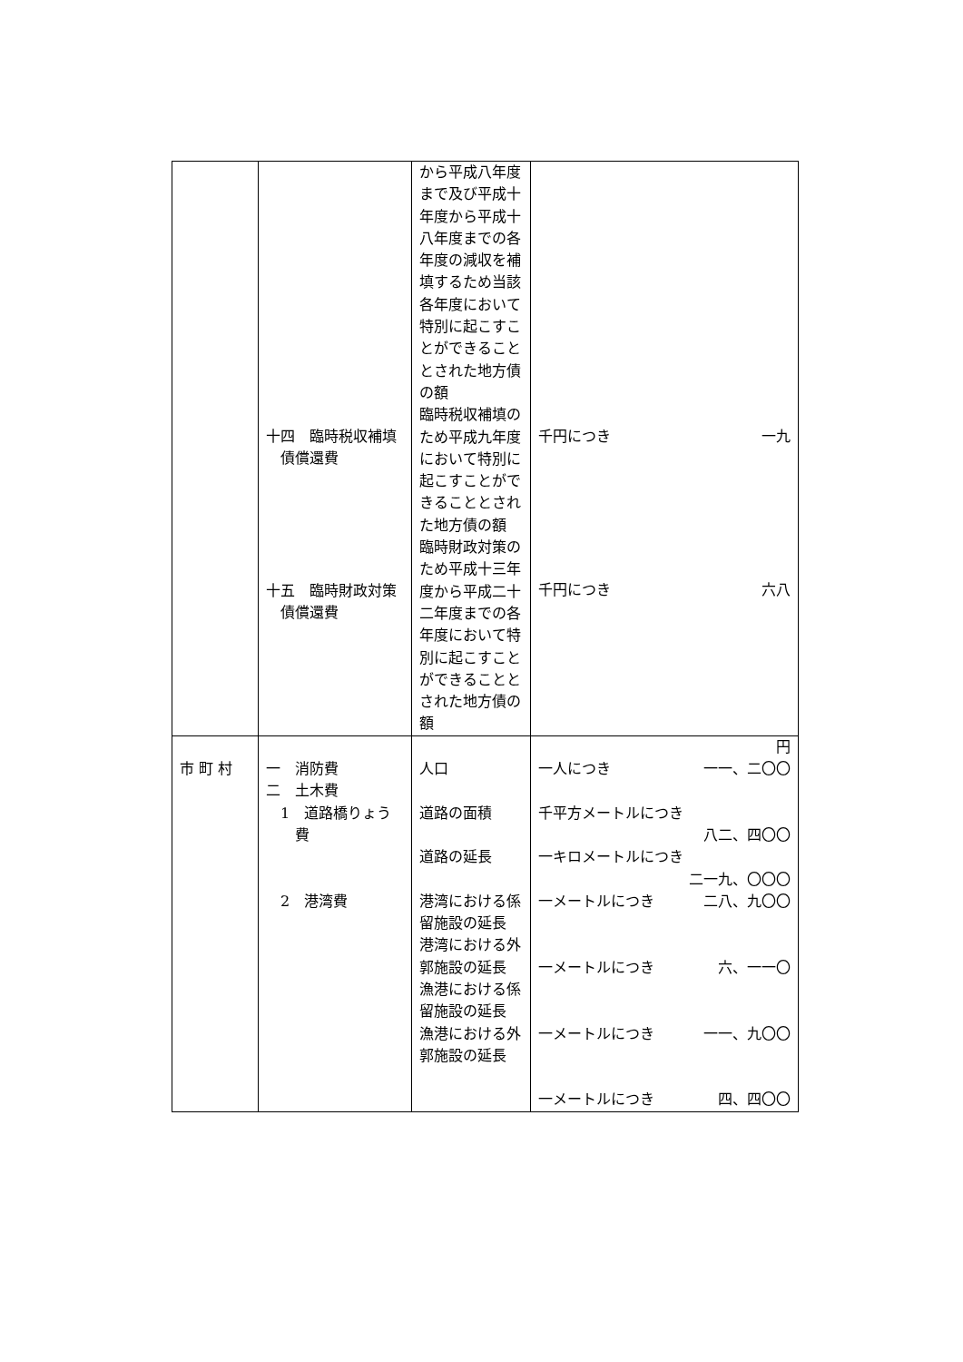| | 十四 臨時税収補填債償還費 十五 臨時財政対策債償還費 | から平成八年度まで及び平成十年度から平成十八年度までの各年度の減収を補填するため当該各年度において特別に起こすことができることとされた地方債の額 臨時税収補填のため平成九年度において特別に起こすことができることとされた地方債の額 臨時財政対策のため平成十三年度から平成二十二年度までの各年度において特別に起こすことができることとされた地方債の額 | 千円につき 一九 千円につき 六八 |
| 市 町 村 | 一 消防費 二 土木費 1 道路橋りょう費 2 港湾費 | 人口 道路の面積 道路の延長 港湾における係留施設の延長 港湾における外郭施設の延長 漁港における係留施設の延長 漁港における外郭施設の延長 | 円 一人につき 一一、二〇〇 千平方メートルにつき 八二、四〇〇 一キロメートルにつき 二一九、〇〇〇 一メートルにつき 二八、九〇〇 一メートルにつき 六、一一〇 一メートルにつき 一一、九〇〇 一メートルにつき 四、四〇〇 |